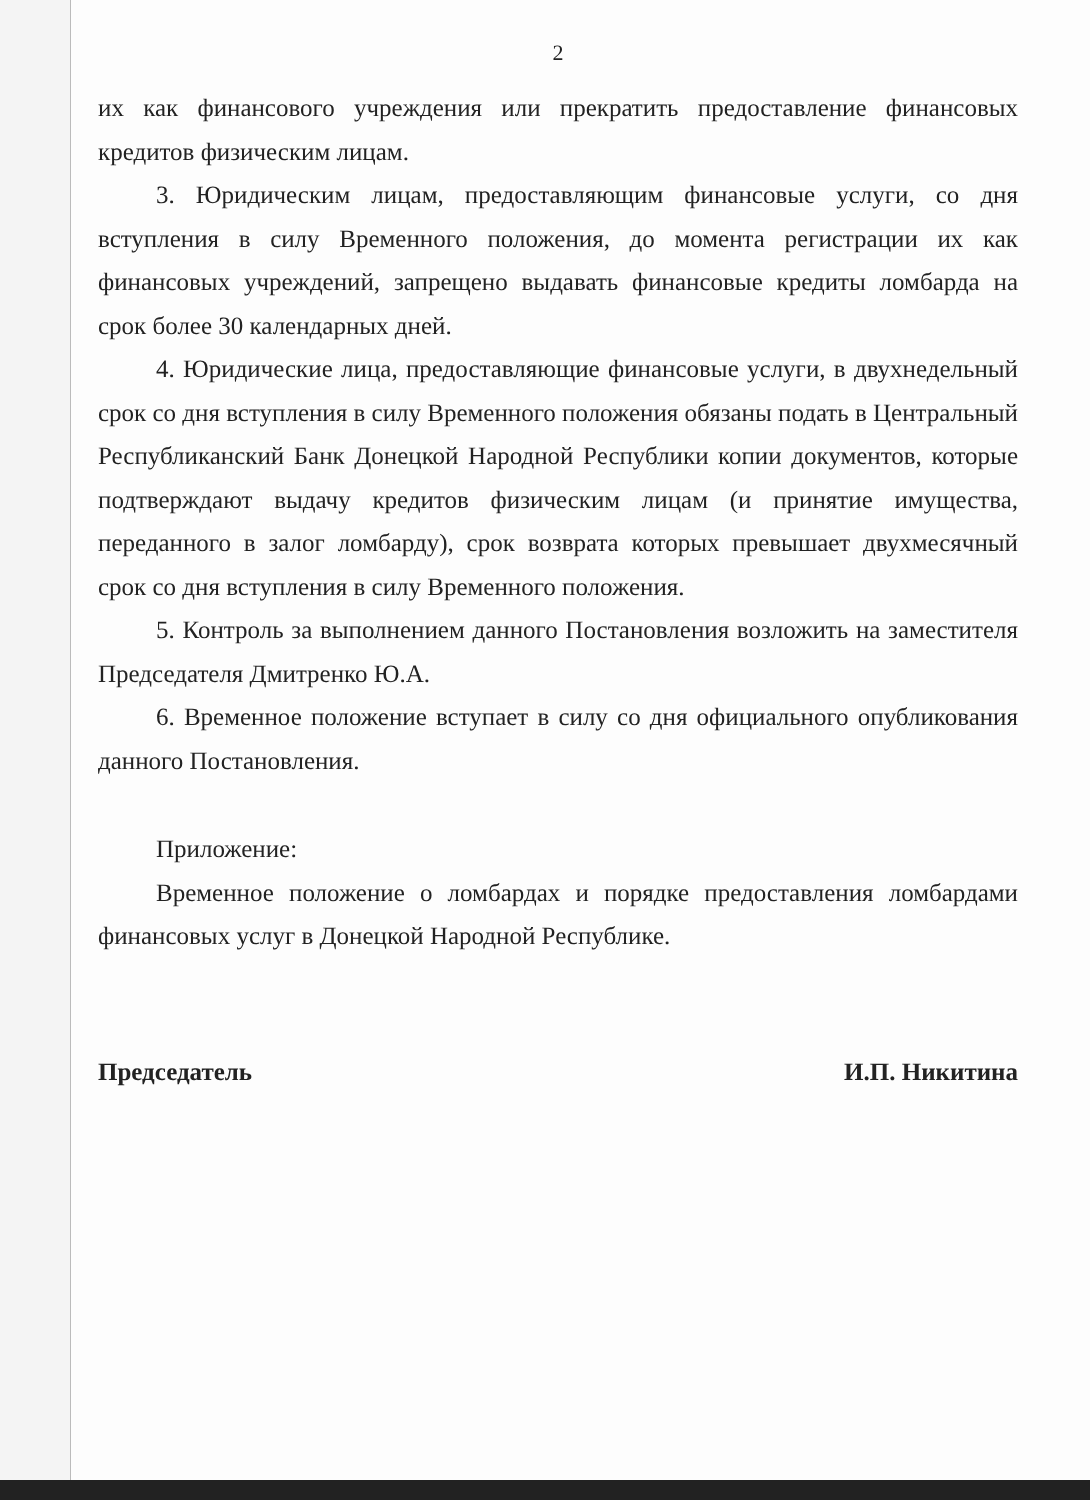2
их как финансового учреждения или прекратить предоставление финансовых кредитов физическим лицам.
3. Юридическим лицам, предоставляющим финансовые услуги, со дня вступления в силу Временного положения, до момента регистрации их как финансовых учреждений, запрещено выдавать финансовые кредиты ломбарда на срок более 30 календарных дней.
4. Юридические лица, предоставляющие финансовые услуги, в двухнедельный срок со дня вступления в силу Временного положения обязаны подать в Центральный Республиканский Банк Донецкой Народной Республики копии документов, которые подтверждают выдачу кредитов физическим лицам (и принятие имущества, переданного в залог ломбарду), срок возврата которых превышает двухмесячный срок со дня вступления в силу Временного положения.
5. Контроль за выполнением данного Постановления возложить на заместителя Председателя Дмитренко Ю.А.
6. Временное положение вступает в силу со дня официального опубликования данного Постановления.
Приложение:
Временное положение о ломбардах и порядке предоставления ломбардами финансовых услуг в Донецкой Народной Республике.
Председатель И.П. Никитина